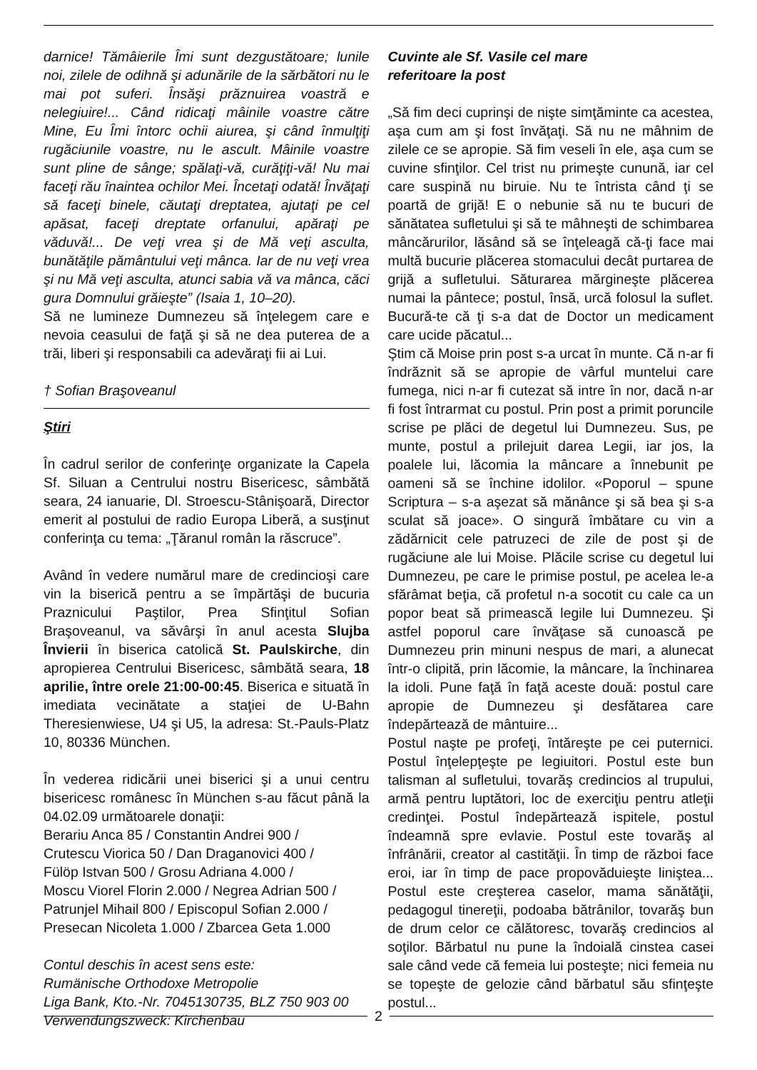darnice! Tămâierile Îmi sunt dezgustătoare; lunile noi, zilele de odihnă şi adunările de la sărbători nu le mai pot suferi. Însăşi prăznuirea voastră e nelegiuire!... Când ridicaţi mâinile voastre către Mine, Eu Îmi întorc ochii aiurea, şi când înmulţiţi rugăciunile voastre, nu le ascult. Mâinile voastre sunt pline de sânge; spălaţi-vă, curăţiţi-vă! Nu mai faceţi rău înaintea ochilor Mei. Încetaţi odată! Învăţaţi să faceţi binele, căutaţi dreptatea, ajutaţi pe cel apăsat, faceţi dreptate orfanului, apăraţi pe văduvă!... De veţi vrea şi de Mă veţi asculta, bunătăţile pământului veţi mânca. Iar de nu veţi vrea şi nu Mă veţi asculta, atunci sabia vă va mânca, căci gura Domnului grăieşte” (Isaia 1, 10–20).
Să ne lumineze Dumnezeu să înţelegem care e nevoia ceasului de faţă şi să ne dea puterea de a trăi, liberi şi responsabili ca adevăraţi fii ai Lui.
† Sofian Braşoveanul
Ştiri
În cadrul serilor de conferinţe organizate la Capela Sf. Siluan a Centrului nostru Bisericesc, sâmbătă seara, 24 ianuarie, Dl. Stroescu-Stânişoară, Director emerit al postului de radio Europa Liberă, a susţinut conferinţa cu tema: „Ţăranul român la răscruce”.
Având în vedere numărul mare de credincioşi care vin la biserică pentru a se împărtăşi de bucuria Praznicului Paştilor, Prea Sfinţitul Sofian Braşoveanul, va săvârşi în anul acesta Slujba Învierii în biserica catolică St. Paulskirche, din apropierea Centrului Bisericesc, sâmbătă seara, 18 aprilie, între orele 21:00-00:45. Biserica e situată în imediata vecinătate a staţiei de U-Bahn Theresienwiese, U4 şi U5, la adresa: St.-Pauls-Platz 10, 80336 München.
În vederea ridicării unei biserici şi a unui centru bisericesc românesc în München s-au făcut până la 04.02.09 următoarele donaţii:
Berariu Anca 85 / Constantin Andrei 900 /
Crutescu Viorica 50 / Dan Draganovici 400 /
Fülöp Istvan 500 / Grosu Adriana 4.000 /
Moscu Viorel Florin 2.000 / Negrea Adrian 500 /
Patrunjel Mihail 800 / Episcopul Sofian 2.000 /
Presecan Nicoleta 1.000 / Zbarcea Geta 1.000
Contul deschis în acest sens este:
Rumänische Orthodoxe Metropolie
Liga Bank, Kto.-Nr. 7045130735, BLZ 750 903 00
Verwendungszweck: Kirchenbau
Cuvinte ale Sf. Vasile cel mare
referitoare la post
„Să fim deci cuprinşi de nişte simţăminte ca acestea, aşa cum am şi fost învăţaţi. Să nu ne mâhnim de zilele ce se apropie. Să fim veseli în ele, aşa cum se cuvine sfinţilor. Cel trist nu primeşte cunună, iar cel care suspină nu biruie. Nu te întrista când ţi se poartă de grijă! E o nebunie să nu te bucuri de sănătatea sufletului şi să te mâhneşti de schimbarea mâncărurilor, lăsând să se înţeleagă că-ţi face mai multă bucurie plăcerea stomacului decât purtarea de grijă a sufletului. Săturarea mărgineşte plăcerea numai la pântece; postul, însă, urcă folosul la suflet. Bucură-te că ţi s-a dat de Doctor un medicament care ucide păcatul...
Ştim că Moise prin post s-a urcat în munte. Că n-ar fi îndrăznit să se apropie de vârful muntelui care fumega, nici n-ar fi cutezat să intre în nor, dacă n-ar fi fost întrarmat cu postul. Prin post a primit poruncile scrise pe plăci de degetul lui Dumnezeu. Sus, pe munte, postul a prilejuit darea Legii, iar jos, la poalele lui, lăcomia la mâncare a înnebunit pe oameni să se închine idolilor. «Poporul – spune Scriptura – s-a aşezat să mănânce şi să bea şi s-a sculat să joace». O singură îmbătare cu vin a zădărnicit cele patruzeci de zile de post şi de rugăciune ale lui Moise. Plăcile scrise cu degetul lui Dumnezeu, pe care le primise postul, pe acelea le-a sfărâmat beţia, că profetul n-a socotit cu cale ca un popor beat să primească legile lui Dumnezeu. Şi astfel poporul care învăţase să cunoască pe Dumnezeu prin minuni nespus de mari, a alunecat într-o clipită, prin lăcomie, la mâncare, la închinarea la idoli. Pune faţă în faţă aceste două: postul care apropie de Dumnezeu şi desfătarea care îndepărtează de mântuire...
Postul naşte pe profeţi, întăreşte pe cei puternici. Postul înţelepţeşte pe legiuitori. Postul este bun talisman al sufletului, tovarăş credincios al trupului, armă pentru luptători, loc de exerciţiu pentru atleţii credinţei. Postul îndepărtează ispitele, postul îndeamnă spre evlavie. Postul este tovarăş al înfrânării, creator al castităţii. În timp de război face eroi, iar în timp de pace propovăduieşte liniştea... Postul este creşterea caselor, mama sănătăţii, pedagogul tinereţii, podoaba bătrânilor, tovarăş bun de drum celor ce călătoresc, tovarăş credincios al soţilor. Bărbatul nu pune la îndoială cinstea casei sale când vede că femeia lui posteşte; nici femeia nu se topeşte de gelozie când bărbatul său sfinţeşte postul...
2